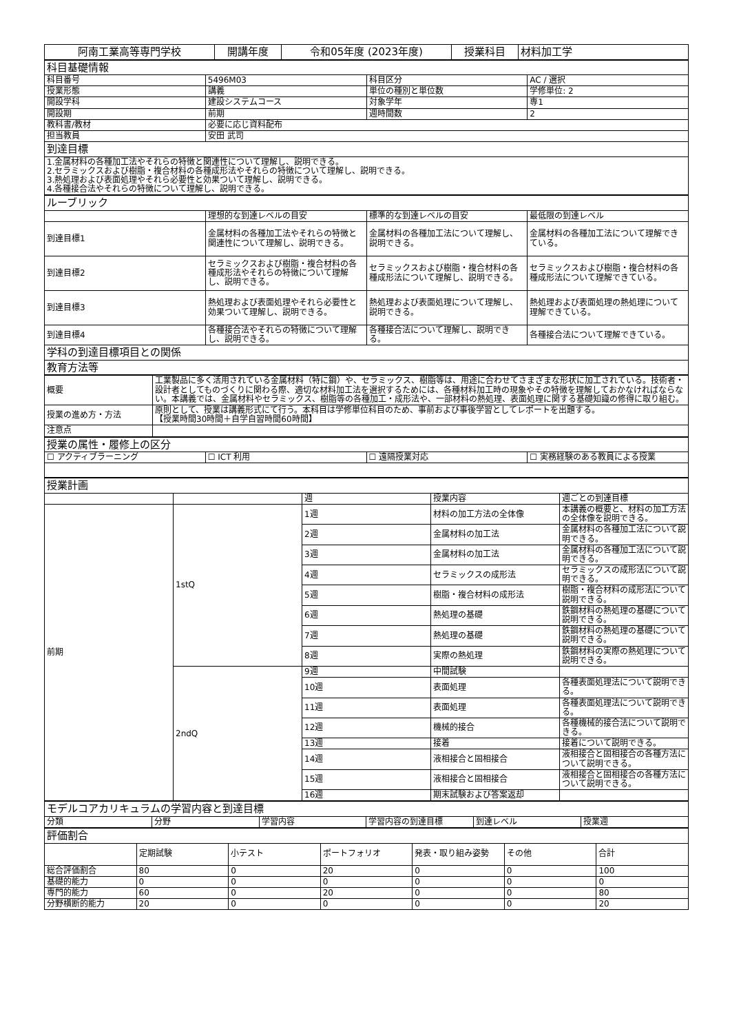| 阿南工業高等専門学校 | 開講年度 | 令和05年度 (2023年度) | 授業科目 | 材料加工学 |
| 科目基礎情報 | | | |
| 科目番号 | 5496M03 | 科目区分 | AC / 選択 |
| 授業形態 | 講義 | 単位の種別と単位数 | 学修単位: 2 |
| 開設学科 | 建設システムコース | 対象学年 | 専1 |
| 開設期 | 前期 | 週時間数 | 2 |
| 教科書/教材 | 必要に応じ資料配布 | | |
| 担当教員 | 安田 武司 | | |
| 到達目標 | | | |
| 1.金属材料の各種加工法やそれらの特徴と関連性について理解し、説明できる。 2.セラミックスおよび樹脂・複合材料の各種成形法やそれらの特徴について理解し、説明できる。 3.熱処理および表面処理やそれら必要性と効果ついて理解し、説明できる。 4.各種接合法やそれらの特徴について理解し、説明できる。 | | | |
| ルーブリック | | | |
| | 理想的な到達レベルの目安 | 標準的な到達レベルの目安 | 最低限の到達レベル |
| 到達目標1 | 金属材料の各種加工法やそれらの特徴と関連性について理解し、説明できる。 | 金属材料の各種加工法について理解し、説明できる。 | 金属材料の各種加工法について理解できている。 |
| 到達目標2 | セラミックスおよび樹脂・複合材料の各種成形法やそれらの特徴について理解し、説明できる。 | セラミックスおよび樹脂・複合材料の各種成形法について理解し、説明できる。 | セラミックスおよび樹脂・複合材料の各種成形法について理解できている。 |
| 到達目標3 | 熱処理および表面処理やそれら必要性と効果ついて理解し、説明できる。 | 熱処理および表面処理について理解し、説明できる。 | 熱処理および表面処理の熱処理について理解できている。 |
| 到達目標4 | 各種接合法やそれらの特徴について理解し、説明できる。 | 各種接合法について理解し、説明できる。 | 各種接合法について理解できている。 |
| 学科の到達目標項目との関係 | | | |
| 教育方法等 | | | |
| 概要 | 工業製品に多く活用されている金属材料（特に鋼）や、セラミックス、樹脂等は、用途に合わせてさまざまな形状に加工されている。技術者・設計者としてものづくりに関わる際、適切な材料加工法を選択するためには、各種材料加工時の現象やその特徴を理解しておかなければならない。本講義では、金属材料やセラミックス、樹脂等の各種加工・成形法や、一部材料の熱処理、表面処理に関する基礎知識の修得に取り組む。 |
| 授業の進め方・方法 | 原則として、授業は講義形式にて行う。本科目は学修単位科目のため、事前および事後学習としてレポートを出題する。 【授業時間30時間＋自学自習時間60時間】 |
| 注意点 | |
| 授業の属性・履修上の区分 | | | |
| ☐ アクティブラーニング | ☐ ICT 利用 | ☐ 遠隔授業対応 | ☐ 実務経験のある教員による授業 |
| 授業計画 | | | | |
| | | 週 | 授業内容 | 週ごとの到達目標 |
| 前期 | 1stQ | 1週 | 材料の加工方法の全体像 | 本講義の概要と、材料の加工方法の全体像を説明できる。 |
| | | 2週 | 金属材料の加工法 | 金属材料の各種加工法について説明できる。 |
| | | 3週 | 金属材料の加工法 | 金属材料の各種加工法について説明できる。 |
| | | 4週 | セラミックスの成形法 | セラミックスの成形法について説明できる。 |
| | | 5週 | 樹脂・複合材料の成形法 | 樹脂・複合材料の成形法について説明できる。 |
| | | 6週 | 熱処理の基礎 | 鉄鋼材料の熱処理の基礎について説明できる。 |
| | | 7週 | 熱処理の基礎 | 鉄鋼材料の熱処理の基礎について説明できる。 |
| | | 8週 | 実際の熱処理 | 鉄鋼材料の実際の熱処理について説明できる。 |
| | 2ndQ | 9週 | 中間試験 | |
| | | 10週 | 表面処理 | 各種表面処理法について説明できる。 |
| | | 11週 | 表面処理 | 各種表面処理法について説明できる。 |
| | | 12週 | 機械的接合 | 各種機械的接合法について説明できる。 |
| | | 13週 | 接着 | 接着について説明できる。 |
| | | 14週 | 液相接合と固相接合 | 液相接合と固相接合の各種方法について説明できる。 |
| | | 15週 | 液相接合と固相接合 | 液相接合と固相接合の各種方法について説明できる。 |
| | | 16週 | 期末試験および答案返却 | |
| モデルコアカリキュラムの学習内容と到達目標 | | | | | |
| 分類 | 分野 | 学習内容 | 学習内容の到達目標 | 到達レベル | 授業週 |
| 評価割合 | | | | | | |
| | 定期試験 | 小テスト | ポートフォリオ | 発表・取り組み姿勢 | その他 | 合計 |
| 総合評価割合 | 80 | 0 | 20 | 0 | 0 | 100 |
| 基礎的能力 | 0 | 0 | 0 | 0 | 0 | 0 |
| 専門的能力 | 60 | 0 | 20 | 0 | 0 | 80 |
| 分野横断的能力 | 20 | 0 | 0 | 0 | 0 | 20 |